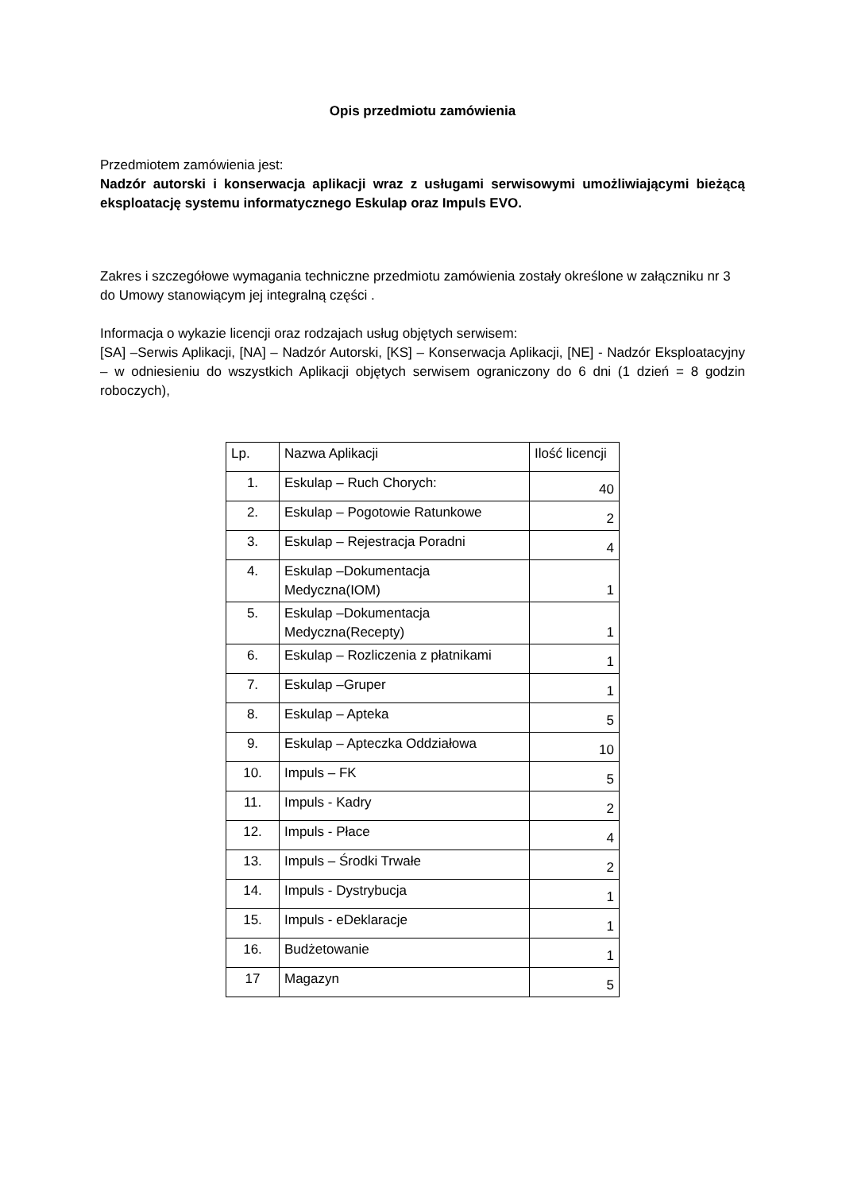Opis przedmiotu zamówienia
Przedmiotem zamówienia jest:
Nadzór autorski i konserwacja aplikacji wraz z usługami serwisowymi umożliwiającymi bieżącą eksploatację systemu informatycznego Eskulap oraz Impuls EVO.
Zakres i szczegółowe wymagania techniczne przedmiotu zamówienia zostały określone w załączniku nr 3 do Umowy stanowiącym jej integralną części .
Informacja o wykazie licencji oraz rodzajach usług objętych serwisem:
[SA] –Serwis Aplikacji, [NA] – Nadzór Autorski, [KS] – Konserwacja Aplikacji, [NE] - Nadzór Eksploatacyjny – w odniesieniu do wszystkich Aplikacji objętych serwisem ograniczony do 6 dni (1 dzień = 8 godzin roboczych),
| Lp. | Nazwa Aplikacji | Ilość licencji |
| 1. | Eskulap – Ruch Chorych: | 40 |
| 2. | Eskulap – Pogotowie Ratunkowe | 2 |
| 3. | Eskulap – Rejestracja Poradni | 4 |
| 4. | Eskulap –Dokumentacja Medyczna(IOM) | 1 |
| 5. | Eskulap –Dokumentacja Medyczna(Recepty) | 1 |
| 6. | Eskulap – Rozliczenia z płatnikami | 1 |
| 7. | Eskulap –Gruper | 1 |
| 8. | Eskulap – Apteka | 5 |
| 9. | Eskulap – Apteczka Oddziałowa | 10 |
| 10. | Impuls – FK | 5 |
| 11. | Impuls - Kadry | 2 |
| 12. | Impuls - Płace | 4 |
| 13. | Impuls – Środki Trwałe | 2 |
| 14. | Impuls - Dystrybucja | 1 |
| 15. | Impuls - eDeklaracje | 1 |
| 16. | Budżetowanie | 1 |
| 17 | Magazyn | 5 |